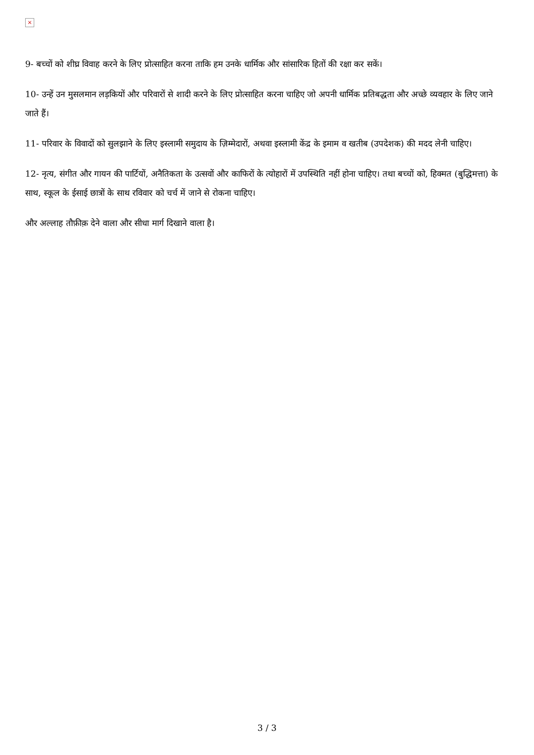×
9- बच्चों को शीघ्र विवाह करने के लिए प्रोत्साहित करना ताकि हम उनके धार्मिक और सांसारिक हितों की रक्षा कर सकें।
10- उन्हें उन मुसलमान लड़कियों और परिवारों से शादी करने के लिए प्रोत्साहित करना चाहिए जो अपनी धार्मिक प्रतिबद्धता और अच्छे व्यवहार के लिए जाने जाते हैं।
11- परिवार के विवादों को सुलझाने के लिए इस्लामी समुदाय के ज़िम्मेदारों, अथवा इस्लामी केंद्र के इमाम व खतीब (उपदेशक) की मदद लेनी चाहिए।
12- नृत्य, संगीत और गायन की पार्टियों, अनैतिकता के उत्सवों और काफिरों के त्योहारों में उपस्थिति नहीं होना चाहिए। तथा बच्चों को, हिक्मत (बुद्धिमत्ता) के साथ, स्कूल के ईसाई छात्रों के साथ रविवार को चर्च में जाने से रोकना चाहिए।
और अल्लाह तौफ़ीक़ देने वाला और सीधा मार्ग दिखाने वाला है।
3 / 3